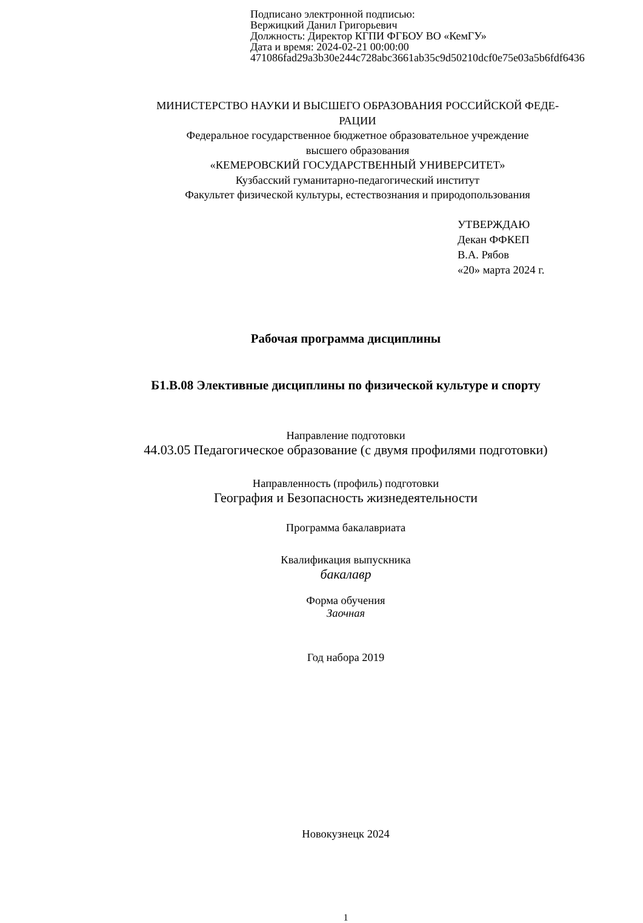Подписано электронной подписью:
Вержицкий Данил Григорьевич
Должность: Директор КГПИ ФГБОУ ВО «КемГУ»
Дата и время: 2024-02-21 00:00:00
471086fad29a3b30e244c728abc3661ab35c9d50210dcf0e75e03a5b6fdf6436
МИНИСТЕРСТВО НАУКИ И ВЫСШЕГО ОБРАЗОВАНИЯ РОССИЙСКОЙ ФЕДЕ-
РАЦИИ
Федеральное государственное бюджетное образовательное учреждение
высшего образования
«КЕМЕРОВСКИЙ ГОСУДАРСТВЕННЫЙ УНИВЕРСИТЕТ»
Кузбасский гуманитарно-педагогический институт
Факультет физической культуры, естествознания и природопользования
УТВЕРЖДАЮ
Декан ФФКЕП
В.А. Рябов
«20» марта 2024 г.
Рабочая программа дисциплины
Б1.В.08 Элективные дисциплины по физической культуре и спорту
Направление подготовки
44.03.05 Педагогическое образование (с двумя профилями подготовки)
Направленность (профиль) подготовки
География и Безопасность жизнедеятельности
Программа бакалавриата
Квалификация выпускника
бакалавр
Форма обучения
Заочная
Год набора 2019
Новокузнецк 2024
1